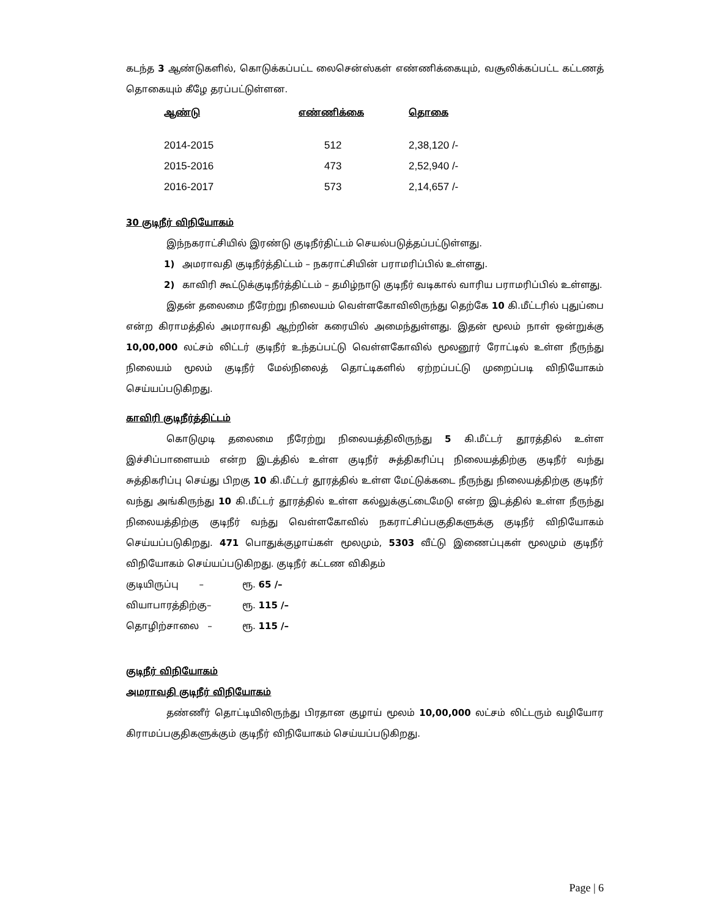கடந்த 3 ஆண்டுகளில், கொடுக்கப்பட்ட லைசென்ஸ்கள் எண்ணிக்கையும், வசூலிக்கப்பட்ட கட்டணத் தொகையும் கீழே தரப்பட்டுள்ளன.
| ஆண்டு | எண்ணிக்கை | தொகை |
| --- | --- | --- |
| 2014-2015 | 512 | 2,38,120 /- |
| 2015-2016 | 473 | 2,52,940 /- |
| 2016-2017 | 573 | 2,14,657 /- |
30 குடிநீர் விநியோகம்
இந்நகராட்சியில் இரண்டு குடிநீர்திட்டம் செயல்படுத்தப்பட்டுள்ளது.
1) அமராவதி குடிநீர்த்திட்டம் – நகராட்சியின் பராமரிப்பில் உள்ளது.
2) காவிரி கூட்டுக்குடிநீர்த்திட்டம் – தமிழ்நாடு குடிநீர் வடிகால் வாரிய பராமரிப்பில் உள்ளது.
இதன் தலைமை நீரேற்று நிலையம் வெள்ளகோவிலிருந்து தெற்கே 10 கி.மீட்டரில் புதுப்பை என்ற கிராமத்தில் அமராவதி ஆற்றின் கரையில் அமைந்துள்ளது. இதன் மூலம் நாள் ஒன்றுக்கு 10,00,000 லட்சம் லிட்டர் குடிநீர் உந்தப்பட்டு வெள்ளகோவில் மூலனூர் ரோட்டில் உள்ள நீருந்து நிலையம் மூலம் குடிநீர் மேல்நிலைத் தொட்டிகளில் ஏற்றப்பட்டு முறைப்படி விநியோகம் செய்யப்படுகிறது.
காவிரி குடிநீர்த்திட்டம்
கொடுமுடி தலைமை நீரேற்று நிலையத்திலிருந்து 5 கி.மீட்டர் தூரத்தில் உள்ள இச்சிப்பாளையம் என்ற இடத்தில் உள்ள குடிநீர் சுத்திகரிப்பு நிலையத்திற்கு குடிநீர் வந்து சுத்திகரிப்பு செய்து பிறகு 10 கி.மீட்டர் தூரத்தில் உள்ள மேட்டுக்கடை நீருந்து நிலையத்திற்கு குடிநீர் வந்து அங்கிருந்து 10 கி.மீட்டர் தூரத்தில் உள்ள கல்லுக்குட்டைமேடு என்ற இடத்தில் உள்ள நீருந்து நிலையத்திற்கு குடிநீர் வந்து வெள்ளகோவில் நகராட்சிப்பகுதிகளுக்கு குடிநீர் விநியோகம் செய்யப்படுகிறது. 471 பொதுக்குழாய்கள் மூலமும், 5303 வீட்டு இணைப்புகள் மூலமும் குடிநீர் விநியோகம் செய்யப்படுகிறது. குடிநீர் கட்டண விகிதம்
| குடியிருப்பு – | ரூ. 65 /– |
| வியாபாரத்திற்கு– | ரூ. 115 /– |
| தொழிற்சாலை – | ரூ. 115 /– |
குடிநீர் விநியோகம்
அமராவதி குடிநீர் விநியோகம்
தண்ணீர் தொட்டியிலிருந்து பிரதான குழாய் மூலம் 10,00,000 லட்சம் லிட்டரும் வழியோர கிராமப்பகுதிகளுக்கும் குடிநீர் விநியோகம் செய்யப்படுகிறது.
Page | 6